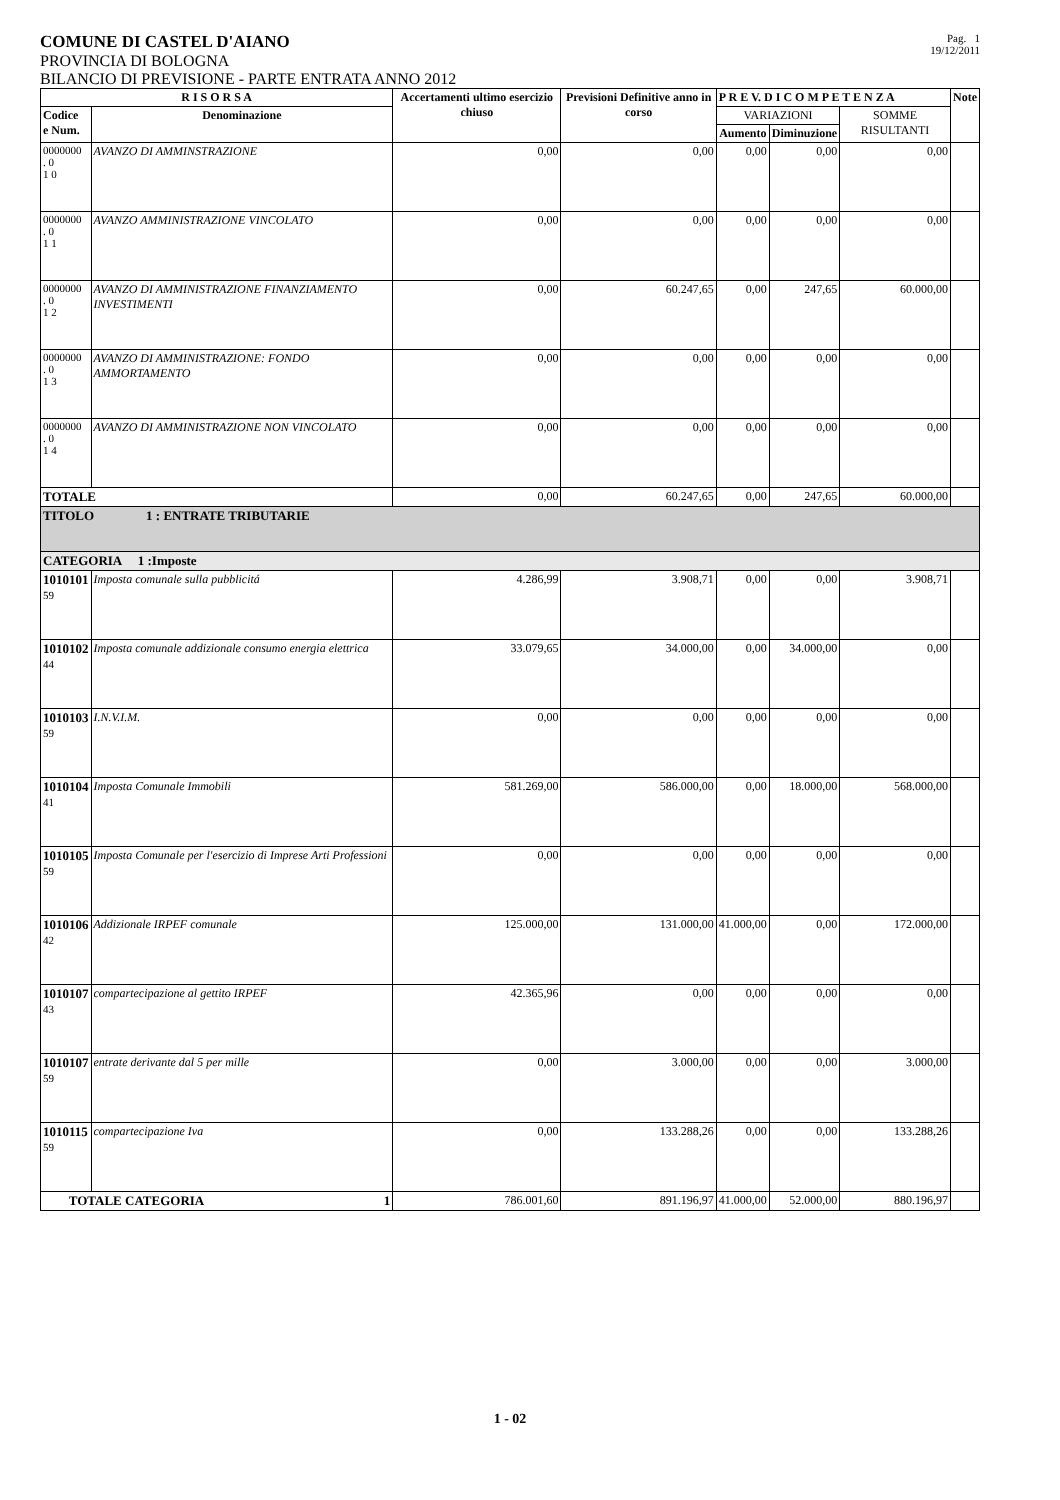COMUNE DI CASTEL D'AIANO
PROVINCIA DI BOLOGNA
BILANCIO DI PREVISIONE - PARTE ENTRATA ANNO 2012
Pag. 1
19/12/2011
| R I S O R S A | | Accertamenti ultimo esercizio chiuso | Previsioni Definitive anno in corso | P R E V. D I C O M P E T E N Z A | | | Note |
| --- | --- | --- | --- | --- | --- | --- | --- |
| Codice e Num. | Denominazione | | | VARIAZIONI | | SOMME RISULTANTI | |
| | | | | Aumento | Diminuzione | | |
| 0000000 . 0 1 0 | AVANZO DI AMMINSTRAZIONE | 0,00 | 0,00 | 0,00 | 0,00 | 0,00 | |
| 0000000 . 0 1 1 | AVANZO AMMINISTRAZIONE VINCOLATO | 0,00 | 0,00 | 0,00 | 0,00 | 0,00 | |
| 0000000 . 0 1 2 | AVANZO DI AMMINISTRAZIONE FINANZIAMENTO INVESTIMENTI | 0,00 | 60.247,65 | 0,00 | 247,65 | 60.000,00 | |
| 0000000 . 0 1 3 | AVANZO DI AMMINISTRAZIONE: FONDO AMMORTAMENTO | 0,00 | 0,00 | 0,00 | 0,00 | 0,00 | |
| 0000000 . 0 1 4 | AVANZO DI AMMINISTRAZIONE NON VINCOLATO | 0,00 | 0,00 | 0,00 | 0,00 | 0,00 | |
| TOTALE | | 0,00 | 60.247,65 | 0,00 | 247,65 | 60.000,00 | |
| TITOLO 1 : ENTRATE TRIBUTARIE | | | | | | | |
| CATEGORIA 1 :Imposte | | | | | | | |
| 1010101 59 | Imposta comunale sulla pubblicitá | 4.286,99 | 3.908,71 | 0,00 | 0,00 | 3.908,71 | |
| 1010102 44 | Imposta comunale addizionale consumo energia elettrica | 33.079,65 | 34.000,00 | 0,00 | 34.000,00 | 0,00 | |
| 1010103 59 | I.N.V.I.M. | 0,00 | 0,00 | 0,00 | 0,00 | 0,00 | |
| 1010104 41 | Imposta Comunale Immobili | 581.269,00 | 586.000,00 | 0,00 | 18.000,00 | 568.000,00 | |
| 1010105 59 | Imposta Comunale per l'esercizio di Imprese Arti Professioni | 0,00 | 0,00 | 0,00 | 0,00 | 0,00 | |
| 1010106 42 | Addizionale IRPEF comunale | 125.000,00 | 131.000,00 | 41.000,00 | 0,00 | 172.000,00 | |
| 1010107 43 | compartecipazione al gettito IRPEF | 42.365,96 | 0,00 | 0,00 | 0,00 | 0,00 | |
| 1010107 59 | entrate derivante dal 5 per mille | 0,00 | 3.000,00 | 0,00 | 0,00 | 3.000,00 | |
| 1010115 59 | compartecipazione Iva | 0,00 | 133.288,26 | 0,00 | 0,00 | 133.288,26 | |
| TOTALE CATEGORIA 1 | | 786.001,60 | 891.196,97 | 41.000,00 | 52.000,00 | 880.196,97 | |
1 - 02